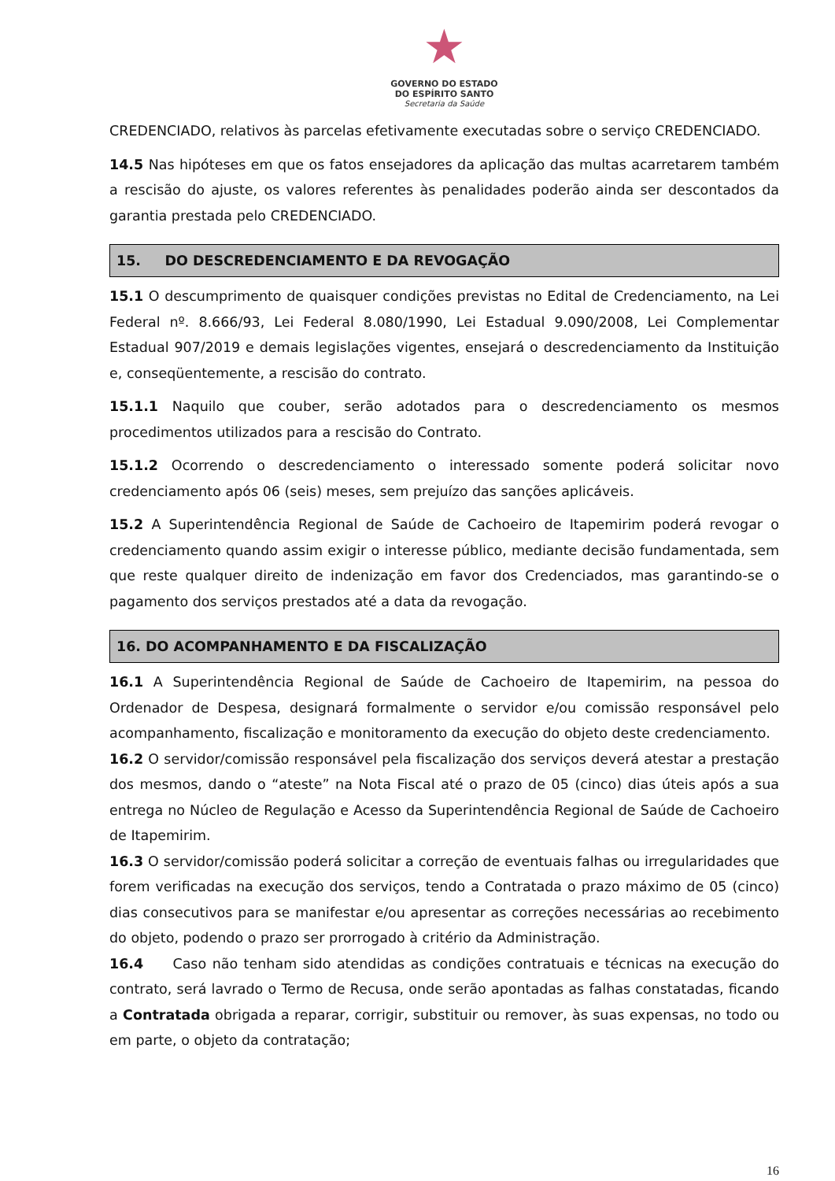★
GOVERNO DO ESTADO
DO ESPÍRITO SANTO
Secretaria da Saúde
CREDENCIADO, relativos às parcelas efetivamente executadas sobre o serviço CREDENCIADO.
14.5 Nas hipóteses em que os fatos ensejadores da aplicação das multas acarretarem também a rescisão do ajuste, os valores referentes às penalidades poderão ainda ser descontados da garantia prestada pelo CREDENCIADO.
15. DO DESCREDENCIAMENTO E DA REVOGAÇÃO
15.1 O descumprimento de quaisquer condições previstas no Edital de Credenciamento, na Lei Federal nº. 8.666/93, Lei Federal 8.080/1990, Lei Estadual 9.090/2008, Lei Complementar Estadual 907/2019 e demais legislações vigentes, ensejará o descredenciamento da Instituição e, conseqüentemente, a rescisão do contrato.
15.1.1 Naquilo que couber, serão adotados para o descredenciamento os mesmos procedimentos utilizados para a rescisão do Contrato.
15.1.2 Ocorrendo o descredenciamento o interessado somente poderá solicitar novo credenciamento após 06 (seis) meses, sem prejuízo das sanções aplicáveis.
15.2 A Superintendência Regional de Saúde de Cachoeiro de Itapemirim poderá revogar o credenciamento quando assim exigir o interesse público, mediante decisão fundamentada, sem que reste qualquer direito de indenização em favor dos Credenciados, mas garantindo-se o pagamento dos serviços prestados até a data da revogação.
16. DO ACOMPANHAMENTO E DA FISCALIZAÇÃO
16.1 A Superintendência Regional de Saúde de Cachoeiro de Itapemirim, na pessoa do Ordenador de Despesa, designará formalmente o servidor e/ou comissão responsável pelo acompanhamento, fiscalização e monitoramento da execução do objeto deste credenciamento.
16.2 O servidor/comissão responsável pela fiscalização dos serviços deverá atestar a prestação dos mesmos, dando o “ateste” na Nota Fiscal até o prazo de 05 (cinco) dias úteis após a sua entrega no Núcleo de Regulação e Acesso da Superintendência Regional de Saúde de Cachoeiro de Itapemirim.
16.3 O servidor/comissão poderá solicitar a correção de eventuais falhas ou irregularidades que forem verificadas na execução dos serviços, tendo a Contratada o prazo máximo de 05 (cinco) dias consecutivos para se manifestar e/ou apresentar as correções necessárias ao recebimento do objeto, podendo o prazo ser prorrogado à critério da Administração.
16.4 Caso não tenham sido atendidas as condições contratuais e técnicas na execução do contrato, será lavrado o Termo de Recusa, onde serão apontadas as falhas constatadas, ficando a Contratada obrigada a reparar, corrigir, substituir ou remover, às suas expensas, no todo ou em parte, o objeto da contratação;
16